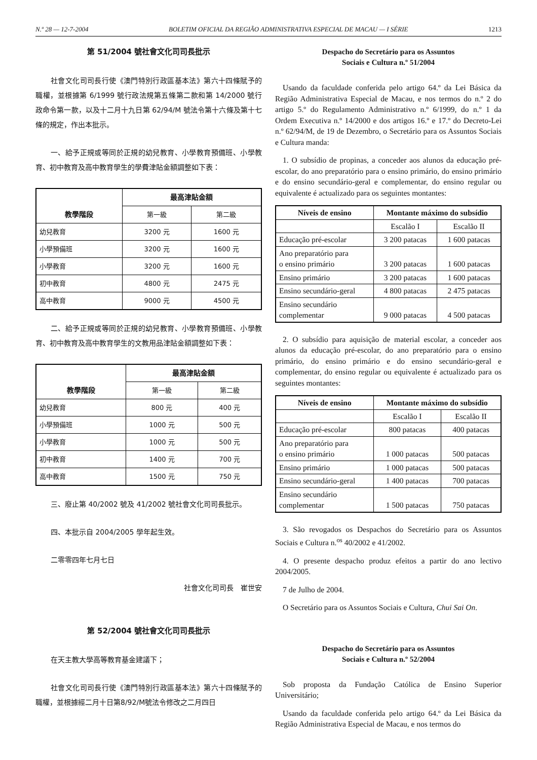N.º 28 — 12-7-2004 BOLETIM OFICIAL DA REGIÃO ADMINISTRATIVA ESPECIAL DE MACAU — I SÉRIE 1213
第 51/2004 號社會文化司司長批示
社會文化司司長行使《澳門特別行政區基本法》第六十四條賦予的職權，並根據第 6/1999 號行政法規第五條第二款和第 14/2000 號行政命令第一款，以及十二月十九日第 62/94/M 號法令第十六條及第十七條的規定，作出本批示。
一、給予正規或等同於正規的幼兒教育、小學教育預備班、小學教育、初中教育及高中教育學生的學費津貼金額調整如下表：
| 教學階段 | 最高津貼金額 | |
| --- | --- | --- |
| | 第一級 | 第二級 |
| 幼兒教育 | 3200 元 | 1600 元 |
| 小學預備班 | 3200 元 | 1600 元 |
| 小學教育 | 3200 元 | 1600 元 |
| 初中教育 | 4800 元 | 2475 元 |
| 高中教育 | 9000 元 | 4500 元 |
二、給予正規或等同於正規的幼兒教育、小學教育預備班、小學教育、初中教育及高中教育學生的文教用品津貼金額調整如下表：
| 教學階段 | 最高津貼金額 | |
| --- | --- | --- |
| | 第一級 | 第二級 |
| 幼兒教育 | 800 元 | 400 元 |
| 小學預備班 | 1000 元 | 500 元 |
| 小學教育 | 1000 元 | 500 元 |
| 初中教育 | 1400 元 | 700 元 |
| 高中教育 | 1500 元 | 750 元 |
三、廢止第 40/2002 號及 41/2002 號社會文化司司長批示。
四、本批示自 2004/2005 學年起生效。
二零零四年七月七日
社會文化司司長　崔世安
第 52/2004 號社會文化司司長批示
在天主教大學高等教育基金建議下；
社會文化司司長行使《澳門特別行政區基本法》第六十四條賦予的職權，並根據經二月十日第8/92/M號法令修改之二月四日
Despacho do Secretário para os Assuntos
Sociais e Cultura n.º 51/2004
Usando da faculdade conferida pelo artigo 64.º da Lei Básica da Região Administrativa Especial de Macau, e nos termos do n.º 2 do artigo 5.º do Regulamento Administrativo n.º 6/1999, do n.º 1 da Ordem Executiva n.º 14/2000 e dos artigos 16.º e 17.º do Decreto-Lei n.º 62/94/M, de 19 de Dezembro, o Secretário para os Assuntos Sociais e Cultura manda:
1. O subsídio de propinas, a conceder aos alunos da educação pré-escolar, do ano preparatório para o ensino primário, do ensino primário e do ensino secundário-geral e complementar, do ensino regular ou equivalente é actualizado para os seguintes montantes:
| Níveis de ensino | Montante máximo do subsídio | |
| --- | --- | --- |
| | Escalão I | Escalão II |
| Educação pré-escolar | 3 200 patacas | 1 600 patacas |
| Ano preparatório para o ensino primário | 3 200 patacas | 1 600 patacas |
| Ensino primário | 3 200 patacas | 1 600 patacas |
| Ensino secundário-geral | 4 800 patacas | 2 475 patacas |
| Ensino secundário complementar | 9 000 patacas | 4 500 patacas |
2. O subsídio para aquisição de material escolar, a conceder aos alunos da educação pré-escolar, do ano preparatório para o ensino primário, do ensino primário e do ensino secundário-geral e complementar, do ensino regular ou equivalente é actualizado para os seguintes montantes:
| Níveis de ensino | Montante máximo do subsídio | |
| --- | --- | --- |
| | Escalão I | Escalão II |
| Educação pré-escolar | 800 patacas | 400 patacas |
| Ano preparatório para o ensino primário | 1 000 patacas | 500 patacas |
| Ensino primário | 1 000 patacas | 500 patacas |
| Ensino secundário-geral | 1 400 patacas | 700 patacas |
| Ensino secundário complementar | 1 500 patacas | 750 patacas |
3. São revogados os Despachos do Secretário para os Assuntos Sociais e Cultura n.<sup>os</sup> 40/2002 e 41/2002.
4. O presente despacho produz efeitos a partir do ano lectivo 2004/2005.
7 de Julho de 2004.
O Secretário para os Assuntos Sociais e Cultura, Chui Sai On.
Despacho do Secretário para os Assuntos
Sociais e Cultura n.º 52/2004
Sob proposta da Fundação Católica de Ensino Superior Universitário;
Usando da faculdade conferida pelo artigo 64.º da Lei Básica da Região Administrativa Especial de Macau, e nos termos do